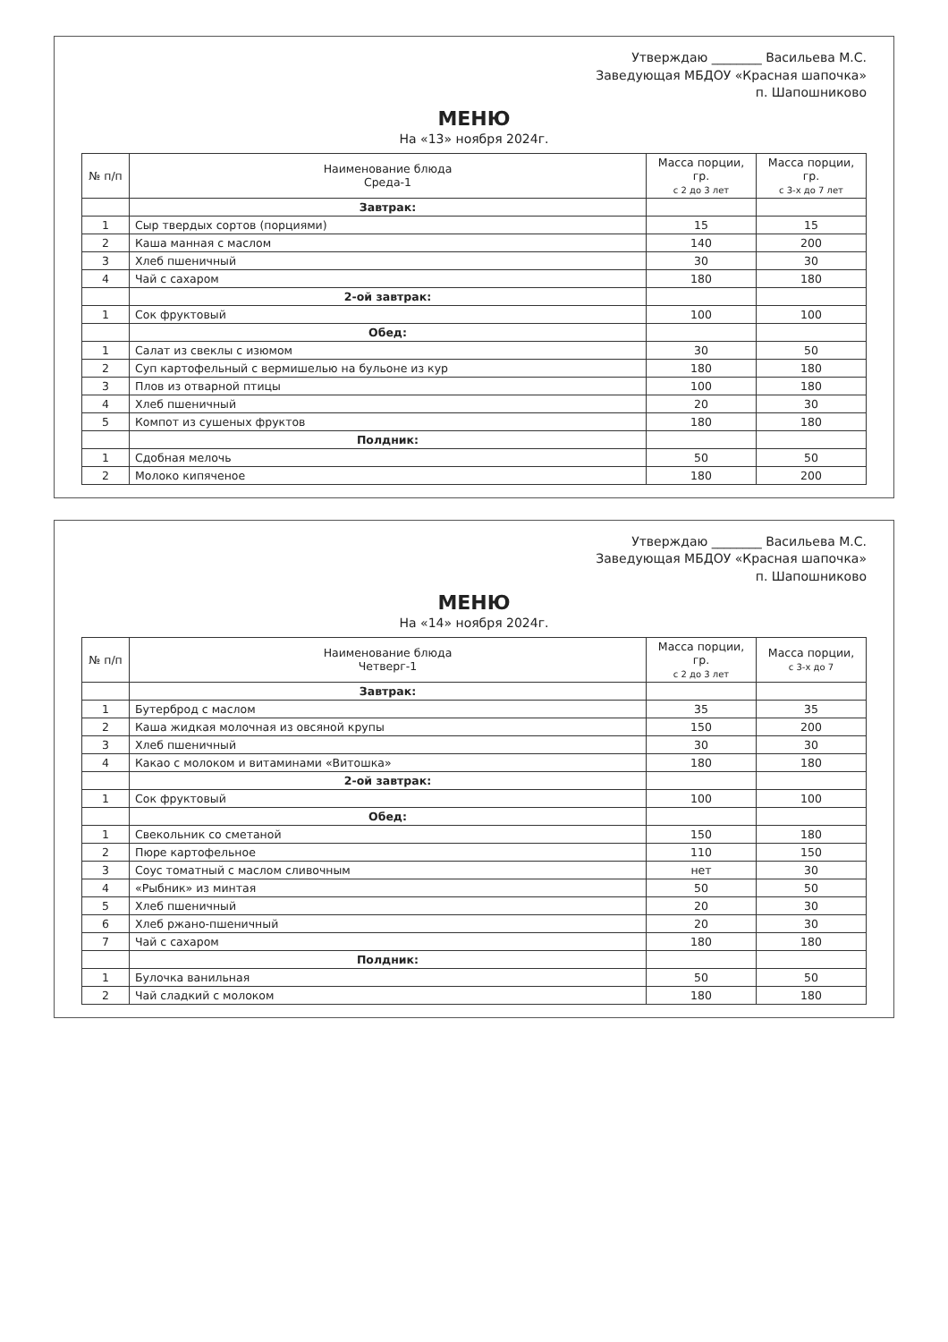Утверждаю ________ Васильева М.С.
Заведующая МБДОУ «Красная шапочка»
п. Шапошниково
МЕНЮ
На «13» ноября 2024г.
| № п/п | Наименование блюда Среда-1 | Масса порции, гр. с 2 до 3 лет | Масса порции, гр. с 3-х до 7 лет |
| --- | --- | --- | --- |
| | Завтрак: | | |
| 1 | Сыр твердых сортов (порциями) | 15 | 15 |
| 2 | Каша манная с маслом | 140 | 200 |
| 3 | Хлеб пшеничный | 30 | 30 |
| 4 | Чай с сахаром | 180 | 180 |
| | 2-ой завтрак: | | |
| 1 | Сок фруктовый | 100 | 100 |
| | Обед: | | |
| 1 | Салат из свеклы с изюмом | 30 | 50 |
| 2 | Суп картофельный с вермишелью на бульоне из кур | 180 | 180 |
| 3 | Плов из отварной птицы | 100 | 180 |
| 4 | Хлеб пшеничный | 20 | 30 |
| 5 | Компот из сушеных фруктов | 180 | 180 |
| | Полдник: | | |
| 1 | Сдобная мелочь | 50 | 50 |
| 2 | Молоко кипяченое | 180 | 200 |
Утверждаю ________ Васильева М.С.
Заведующая МБДОУ «Красная шапочка»
п. Шапошниково
МЕНЮ
На «14» ноября 2024г.
| № п/п | Наименование блюда Четверг-1 | Масса порции, гр. с 2 до 3 лет | Масса порции, с 3-х до 7 |
| --- | --- | --- | --- |
| | Завтрак: | | |
| 1 | Бутерброд с маслом | 35 | 35 |
| 2 | Каша жидкая молочная из овсяной крупы | 150 | 200 |
| 3 | Хлеб пшеничный | 30 | 30 |
| 4 | Какао с молоком и витаминами «Витошка» | 180 | 180 |
| | 2-ой завтрак: | | |
| 1 | Сок фруктовый | 100 | 100 |
| | Обед: | | |
| 1 | Свекольник со сметаной | 150 | 180 |
| 2 | Пюре картофельное | 110 | 150 |
| 3 | Соус томатный с маслом сливочным | нет | 30 |
| 4 | «Рыбник» из минтая | 50 | 50 |
| 5 | Хлеб пшеничный | 20 | 30 |
| 6 | Хлеб ржано-пшеничный | 20 | 30 |
| 7 | Чай с сахаром | 180 | 180 |
| | Полдник: | | |
| 1 | Булочка ванильная | 50 | 50 |
| 2 | Чай сладкий с молоком | 180 | 180 |